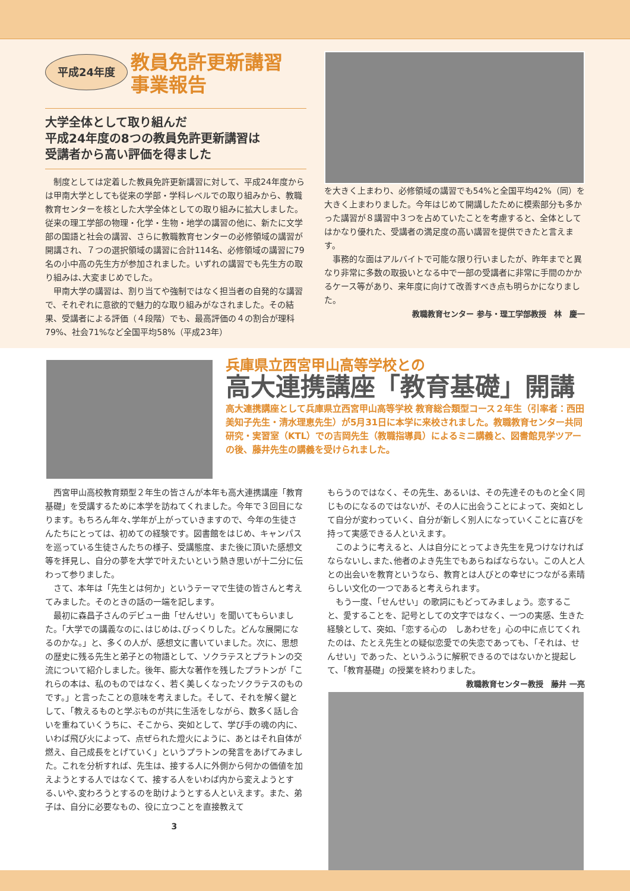平成24年度
教員免許更新講習
事業報告
大学全体として取り組んだ
平成24年度の8つの教員免許更新講習は
受講者から高い評価を得ました
制度としては定着した教員免許更新講習に対して、平成24年度からは甲南大学としても従来の学部・学科レベルでの取り組みから、教職教育センターを核とした大学全体としての取り組みに拡大しました。従来の理工学部の物理・化学・生物・地学の講習の他に、新たに文学部の国語と社会の講習、さらに教職教育センターの必修領域の講習が開講され、７つの選択領域の講習に合計114名、必修領域の講習に79名の小中高の先生方が参加されました。いずれの講習でも先生方の取り組みは､大変まじめでした。
甲南大学の講習は、割り当てや強制ではなく担当者の自発的な講習で、それぞれに意欲的で魅力的な取り組みがなされました。その結果、受講者による評価（４段階）でも、最高評価の４の割合が理科79%、社会71%など全国平均58%（平成23年）
を大きく上まわり、必修領域の講習でも54%と全国平均42%（同）を大きく上まわりました。今年はじめて開講したために模索部分も多かった講習が８講習中３つを占めていたことを考慮すると、全体としてはかなり優れた、受講者の満足度の高い講習を提供できたと言えます。
事務的な面はアルバイトで可能な限り行いましたが、昨年までと異なり非常に多数の取扱いとなる中で一部の受講者に非常に手間のかかるケース等があり、来年度に向けて改善すべき点も明らかになりました。
教職教育センター 参与・理工学部教授　林　慶一
兵庫県立西宮甲山高等学校との
高大連携講座「教育基礎」開講
高大連携講座として兵庫県立西宮甲山高等学校 教育総合類型コース２年生（引率者：西田美知子先生・清水理恵先生）が5月31日に本学に来校されました。教職教育センター共同研究・実習室（KTL）での吉岡先生（教職指導員）によるミニ講義と、図書館見学ツアーの後、藤井先生の講義を受けられました。
西宮甲山高校教育類型２年生の皆さんが本年も高大連携講座「教育基礎」を受講するために本学を訪ねてくれました。今年で３回目になります。もちろん年々､学年が上がっていきますので、今年の生徒さんたちにとっては、初めての経験です。図書館をはじめ、キャンパスを巡っている生徒さんたちの様子、受講態度、また後に頂いた感想文等を拝見し、自分の夢を大学で叶えたいという熱き思いが十二分に伝わって参りました。
さて、本年は「先生とは何か」というテーマで生徒の皆さんと考えてみました。そのときの話の一端を記します。
最初に森昌子さんのデビュー曲「せんせい」を聞いてもらいました。「大学での講義なのに､はじめは､びっくりした。どんな展開になるのかな。」と、多くの人が、感想文に書いていました。次に、思想の歴史に残る先生と弟子との物語として、ソクラテスとプラトンの交流について紹介しました。後年、膨大な著作を残したプラトンが「これらの本は、私のものではなく、若く美しくなったソクラテスのものです。」と言ったことの意味を考えました。そして、それを解く鍵として､「教えるものと学ぶものが共に生活をしながら、数多く話し合いを重ねていくうちに、そこから、突如として、学び手の魂の内に、いわば飛び火によって、点ぜられた燈火にように、あとはそれ自体が燃え、自己成長をとげていく」というプラトンの発言をあげてみました。これを分析すれば、先生は、接する人に外側から何かの価値を加えようとする人ではなくて、接する人をいわば内から変えようとする､いや､変わろうとするのを助けようとする人といえます。また、弟子は、自分に必要なもの、役に立つことを直接教えて
3
もらうのではなく、その先生、あるいは、その先達そのものと全く同じものになるのではないが、その人に出会うことによって、突如として自分が変わっていく、自分が新しく別人になっていくことに喜びを持って実感できる人といえます。
このように考えると、人は自分にとってよき先生を見つけなければならないし､また､他者のよき先生でもあらねばならない。この人と人との出会いを教育というなら、教育とは人びとの幸せにつながる素晴らしい文化の一つであると考えられます。
もう一度、「せんせい」の歌詞にもどってみましょう。恋すること、愛することを、記号としての文字ではなく、一つの実感、生きた経験として、突如､「恋する心の　しあわせを」心の中に点じてくれたのは、たとえ先生との疑似恋愛での失恋であっても､「それは、せんせい」であった、というふうに解釈できるのではないかと提起して、「教育基礎」の授業を終わりました。
教職教育センター教授　藤井 一亮